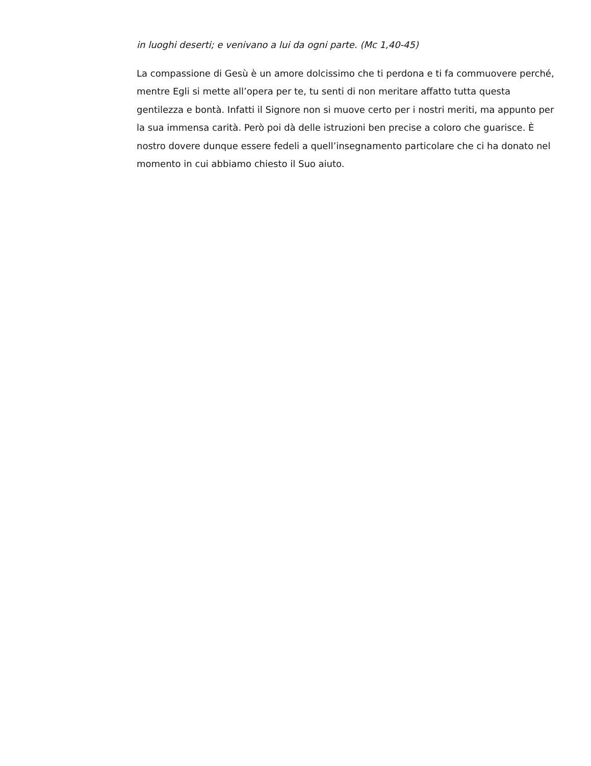in luoghi deserti; e venivano a lui da ogni parte. (Mc 1,40-45)
La compassione di Gesù è un amore dolcissimo che ti perdona e ti fa commuovere perché, mentre Egli si mette all’opera per te, tu senti di non meritare affatto tutta questa gentilezza e bontà. Infatti il Signore non si muove certo per i nostri meriti, ma appunto per la sua immensa carità. Però poi dà delle istruzioni ben precise a coloro che guarisce. È nostro dovere dunque essere fedeli a quell’insegnamento particolare che ci ha donato nel momento in cui abbiamo chiesto il Suo aiuto.